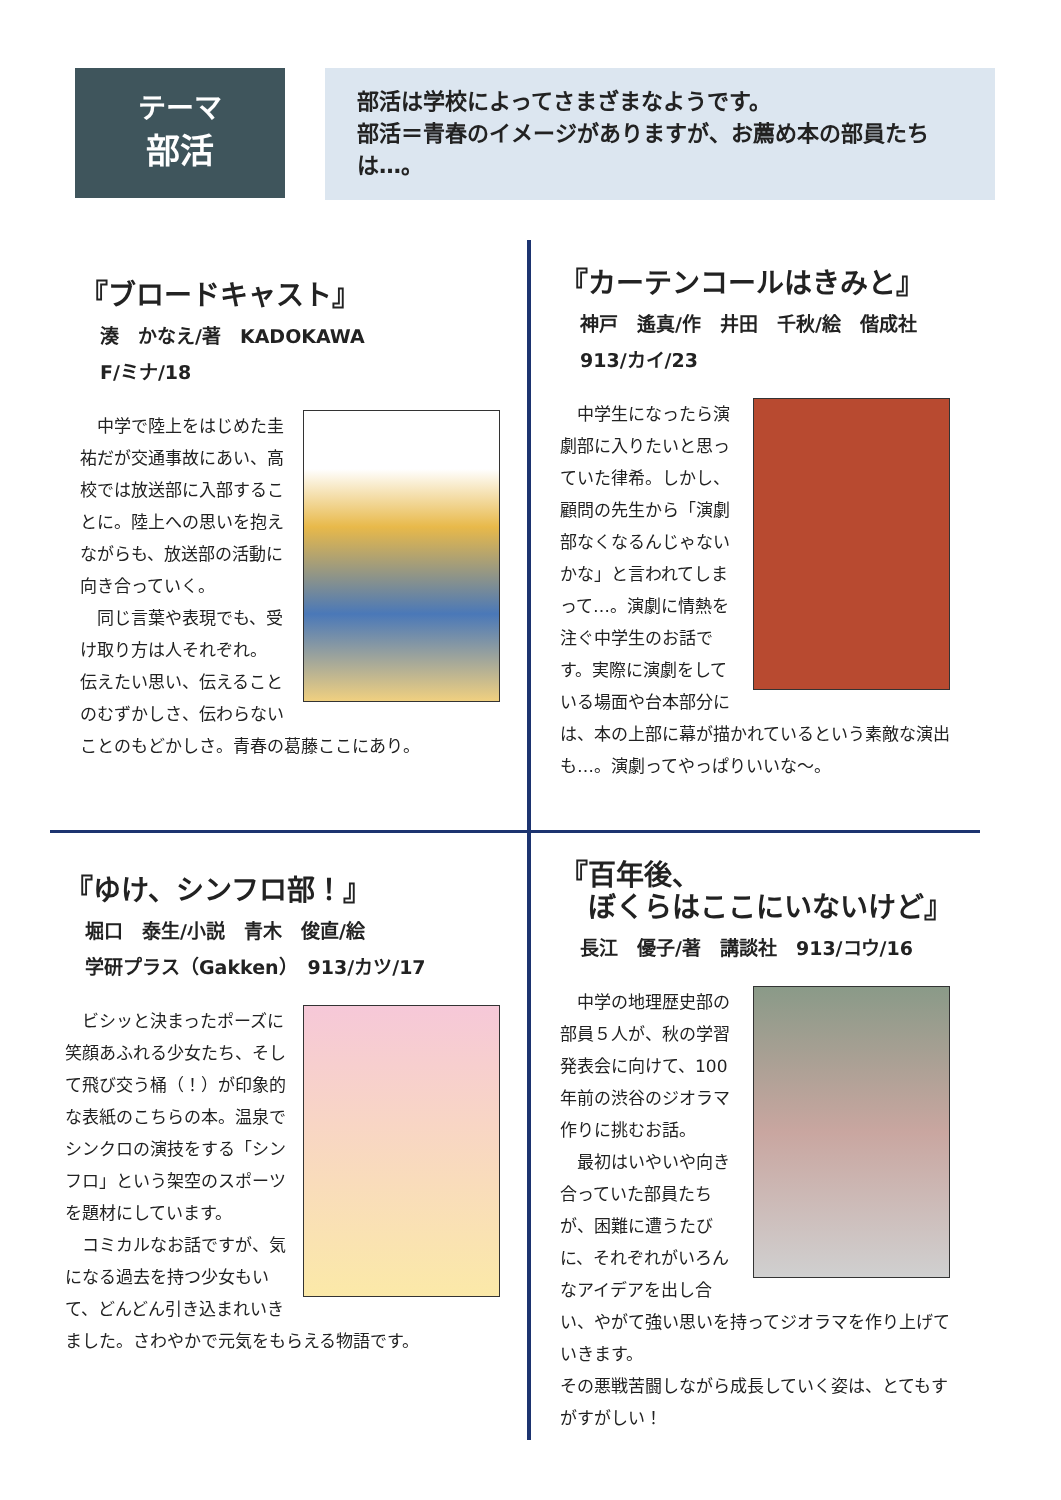テーマ
部活
部活は学校によってさまざまなようです。
部活＝青春のイメージがありますが、お薦め本の部員たちは…。
『ブロードキャスト』
湊　かなえ/著　KADOKAWA
F/ミナ/18
　中学で陸上をはじめた圭祐だが交通事故にあい、高校では放送部に入部することに。陸上への思いを抱えながらも、放送部の活動に向き合っていく。
　同じ言葉や表現でも、受け取り方は人それぞれ。
伝えたい思い、伝えることのむずかしさ、伝わらないことのもどかしさ。青春の葛藤ここにあり。
『カーテンコールはきみと』
神戸　遙真/作　井田　千秋/絵　偕成社
913/カイ/23
　中学生になったら演劇部に入りたいと思っていた律希。しかし、顧問の先生から「演劇部なくなるんじゃないかな」と言われてしまって…。演劇に情熱を注ぐ中学生のお話です。実際に演劇をしている場面や台本部分には、本の上部に幕が描かれているという素敵な演出も…。演劇ってやっぱりいいな～。
『ゆけ、シンフロ部！』
堀口　泰生/小説　青木　俊直/絵
学研プラス（Gakken）　913/カツ/17
　ビシッと決まったポーズに笑顔あふれる少女たち、そして飛び交う桶（！）が印象的な表紙のこちらの本。温泉でシンクロの演技をする「シンフロ」という架空のスポーツを題材にしています。
　コミカルなお話ですが、気になる過去を持つ少女もいて、どんどん引き込まれいきました。さわやかで元気をもらえる物語です。
『百年後、
　ぼくらはここにいないけど』
長江　優子/著　講談社　913/コウ/16
　中学の地理歴史部の部員５人が、秋の学習発表会に向けて、100年前の渋谷のジオラマ作りに挑むお話。
　最初はいやいや向き合っていた部員たちが、困難に遭うたびに、それぞれがいろんなアイデアを出し合い、やがて強い思いを持ってジオラマを作り上げていきます。
その悪戦苦闘しながら成長していく姿は、とてもすがすがしい！